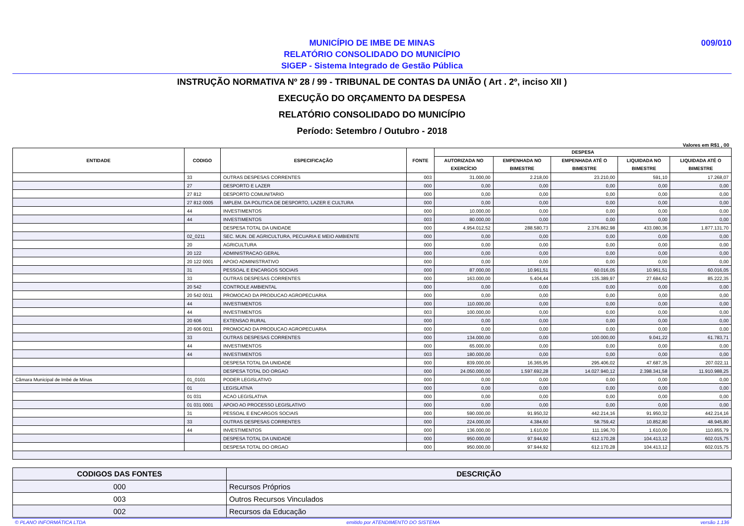MUNICÍPIO DE IMBE DE MINAS
RELATÓRIO CONSOLIDADO DO MUNICÍPIO
SIGEP - Sistema Integrado de Gestão Pública
009/010
INSTRUÇÃO NORMATIVA Nº 28 / 99 - TRIBUNAL DE CONTAS DA UNIÃO ( Art . 2º, inciso XII )
EXECUÇÃO DO ORÇAMENTO DA DESPESA
RELATÓRIO CONSOLIDADO DO MUNICÍPIO
Período: Setembro / Outubro - 2018
Valores em R$1 , 00
| ENTIDADE | CODIGO | ESPECIFICAÇÃO | FONTE | DESPESA | | | | |
| --- | --- | --- | --- | --- | --- | --- | --- | --- |
| | | | | AUTORIZADA NO EXERCÍCIO | EMPENHADA NO BIMESTRE | EMPENHADA ATÉ O BIMESTRE | LIQUIDADA NO BIMESTRE | LIQUIDADA ATÉ O BIMESTRE |
| | 33 | OUTRAS DESPESAS CORRENTES | 003 | 31.000,00 | 2.218,00 | 23.210,00 | 591,10 | 17.268,07 |
| | 27 | DESPORTO E LAZER | 000 | 0,00 | 0,00 | 0,00 | 0,00 | 0,00 |
| | 27 812 | DESPORTO COMUNITARIO | 000 | 0,00 | 0,00 | 0,00 | 0,00 | 0,00 |
| | 27 812 0005 | IMPLEM. DA POLITICA DE DESPORTO, LAZER E CULTURA | 000 | 0,00 | 0,00 | 0,00 | 0,00 | 0,00 |
| | 44 | INVESTIMENTOS | 000 | 10.000,00 | 0,00 | 0,00 | 0,00 | 0,00 |
| | 44 | INVESTIMENTOS | 003 | 80.000,00 | 0,00 | 0,00 | 0,00 | 0,00 |
| | | DESPESA TOTAL DA UNIDADE | 000 | 4.954.012,52 | 288.580,73 | 2.376.862,98 | 433.080,36 | 1.877.131,70 |
| | 02_0211 | SEC. MUN. DE AGRICULTURA, PECUARIA E MEIO AMBIENTE | 000 | 0,00 | 0,00 | 0,00 | 0,00 | 0,00 |
| | 20 | AGRICULTURA | 000 | 0,00 | 0,00 | 0,00 | 0,00 | 0,00 |
| | 20 122 | ADMINISTRACAO GERAL | 000 | 0,00 | 0,00 | 0,00 | 0,00 | 0,00 |
| | 20 122 0001 | APOIO ADMINISTRATIVO | 000 | 0,00 | 0,00 | 0,00 | 0,00 | 0,00 |
| | 31 | PESSOAL E ENCARGOS SOCIAIS | 000 | 87.000,00 | 10.961,51 | 60.016,05 | 10.961,51 | 60.016,05 |
| | 33 | OUTRAS DESPESAS CORRENTES | 000 | 163.000,00 | 5.404,44 | 135.389,97 | 27.684,62 | 85.222,35 |
| | 20 542 | CONTROLE AMBIENTAL | 000 | 0,00 | 0,00 | 0,00 | 0,00 | 0,00 |
| | 20 542 0011 | PROMOCAO DA PRODUCAO AGROPECUARIA | 000 | 0,00 | 0,00 | 0,00 | 0,00 | 0,00 |
| | 44 | INVESTIMENTOS | 000 | 110.000,00 | 0,00 | 0,00 | 0,00 | 0,00 |
| | 44 | INVESTIMENTOS | 003 | 100.000,00 | 0,00 | 0,00 | 0,00 | 0,00 |
| | 20 606 | EXTENSAO RURAL | 000 | 0,00 | 0,00 | 0,00 | 0,00 | 0,00 |
| | 20 606 0011 | PROMOCAO DA PRODUCAO AGROPECUARIA | 000 | 0,00 | 0,00 | 0,00 | 0,00 | 0,00 |
| | 33 | OUTRAS DESPESAS CORRENTES | 000 | 134.000,00 | 0,00 | 100.000,00 | 9.041,22 | 61.783,71 |
| | 44 | INVESTIMENTOS | 000 | 65.000,00 | 0,00 | 0,00 | 0,00 | 0,00 |
| | 44 | INVESTIMENTOS | 003 | 180.000,00 | 0,00 | 0,00 | 0,00 | 0,00 |
| | | DESPESA TOTAL DA UNIDADE | 000 | 839.000,00 | 16.365,95 | 295.406,02 | 47.687,35 | 207.022,11 |
| | | DESPESA TOTAL DO ORGAO | 000 | 24.050.000,00 | 1.597.692,28 | 14.027.940,12 | 2.398.341,58 | 11.910.988,25 |
| Câmara Municipal de Imbé de Minas | 01_0101 | PODER LEGISLATIVO | 000 | 0,00 | 0,00 | 0,00 | 0,00 | 0,00 |
| | 01 | LEGISLATIVA | 000 | 0,00 | 0,00 | 0,00 | 0,00 | 0,00 |
| | 01 031 | ACAO LEGISLATIVA | 000 | 0,00 | 0,00 | 0,00 | 0,00 | 0,00 |
| | 01 031 0001 | APOIO AO PROCESSO LEGISLATIVO | 000 | 0,00 | 0,00 | 0,00 | 0,00 | 0,00 |
| | 31 | PESSOAL E ENCARGOS SOCIAIS | 000 | 590.000,00 | 91.950,32 | 442.214,16 | 91.950,32 | 442.214,16 |
| | 33 | OUTRAS DESPESAS CORRENTES | 000 | 224.000,00 | 4.384,60 | 58.759,42 | 10.852,80 | 48.945,80 |
| | 44 | INVESTIMENTOS | 000 | 136.000,00 | 1.610,00 | 111.196,70 | 1.610,00 | 110.855,79 |
| | | DESPESA TOTAL DA UNIDADE | 000 | 950.000,00 | 97.944,92 | 612.170,28 | 104.413,12 | 602.015,75 |
| | | DESPESA TOTAL DO ORGAO | 000 | 950.000,00 | 97.944,92 | 612.170,28 | 104.413,12 | 602.015,75 |
| CODIGOS DAS FONTES | DESCRIÇÃO |
| --- | --- |
| 000 | Recursos Próprios |
| 003 | Outros Recursos Vinculados |
| 002 | Recursos da Educação |
© PLANO INFORMÁTICA LTDA emitido por ATENDIMENTO DO SISTEMA versão 1.136